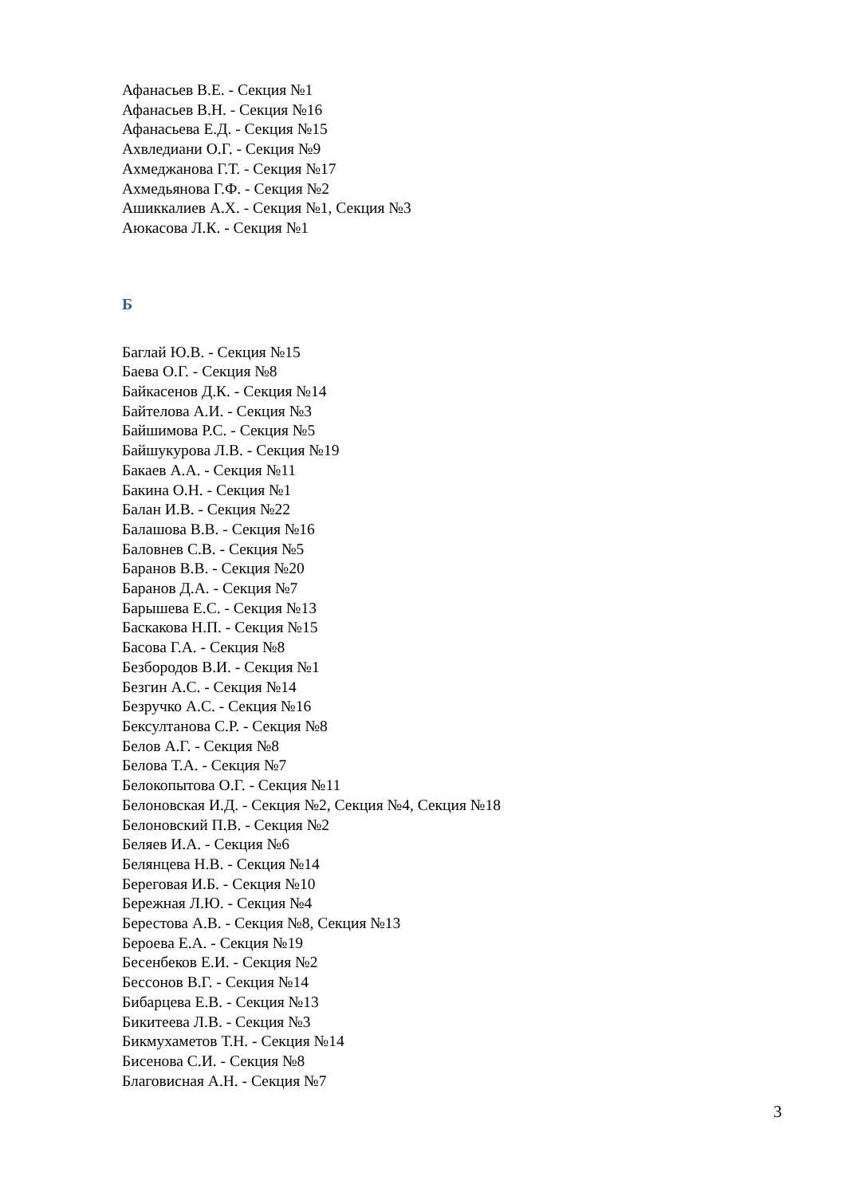Афанасьев В.Е. - Секция №1
Афанасьев В.Н. - Секция №16
Афанасьева Е.Д. - Секция №15
Ахвледиани О.Г. - Секция №9
Ахмеджанова Г.Т. - Секция №17
Ахмедьянова Г.Ф. - Секция №2
Ашиккалиев А.Х. - Секция №1, Секция №3
Аюкасова Л.К. - Секция №1
Б
Баглай Ю.В. - Секция №15
Баева О.Г. - Секция №8
Байкасенов Д.К. - Секция №14
Байтелова А.И. - Секция №3
Байшимова Р.С. - Секция №5
Байшукурова Л.В. - Секция №19
Бакаев А.А. - Секция №11
Бакина О.Н. - Секция №1
Балан И.В. - Секция №22
Балашова В.В. - Секция №16
Баловнев С.В. - Секция №5
Баранов В.В. - Секция №20
Баранов Д.А. - Секция №7
Барышева Е.С. - Секция №13
Баскакова Н.П. - Секция №15
Басова Г.А. - Секция №8
Безбородов В.И. - Секция №1
Безгин А.С. - Секция №14
Безручко А.С. - Секция №16
Бексултанова С.Р. - Секция №8
Белов А.Г. - Секция №8
Белова Т.А. - Секция №7
Белокопытова О.Г. - Секция №11
Белоновская И.Д. - Секция №2, Секция №4, Секция №18
Белоновский П.В. - Секция №2
Беляев И.А. - Секция №6
Белянцева Н.В. - Секция №14
Береговая И.Б. - Секция №10
Бережная Л.Ю. - Секция №4
Берестова А.В. - Секция №8, Секция №13
Бероева Е.А. - Секция №19
Бесенбеков Е.И. - Секция №2
Бессонов В.Г. - Секция №14
Бибарцева Е.В. - Секция №13
Бикитеева Л.В. - Секция №3
Бикмухаметов Т.Н. - Секция №14
Бисенова С.И. - Секция №8
Благовисная А.Н. - Секция №7
3